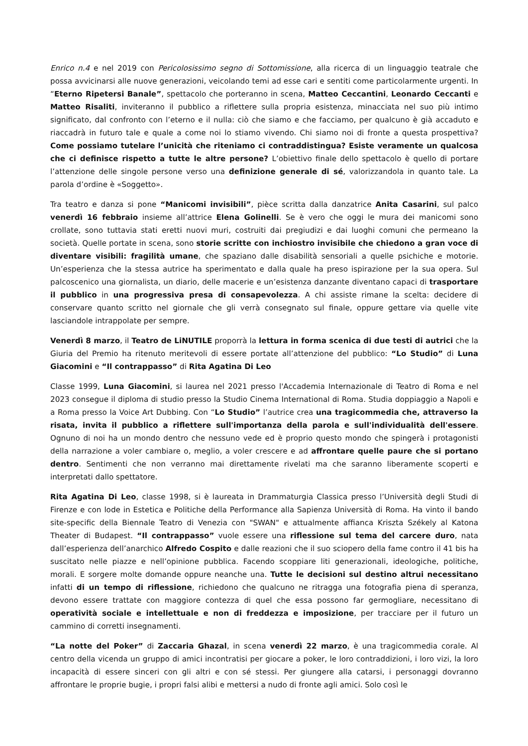Enrico n.4 e nel 2019 con Pericolosissimo segno di Sottomissione, alla ricerca di un linguaggio teatrale che possa avvicinarsi alle nuove generazioni, veicolando temi ad esse cari e sentiti come particolarmente urgenti. In “Eterno Ripetersi Banale”, spettacolo che porteranno in scena, Matteo Ceccantini, Leonardo Ceccanti e Matteo Risaliti, inviteranno il pubblico a riflettere sulla propria esistenza, minacciata nel suo più intimo significato, dal confronto con l’eterno e il nulla: ciò che siamo e che facciamo, per qualcuno è già accaduto e riaccadrà in futuro tale e quale a come noi lo stiamo vivendo. Chi siamo noi di fronte a questa prospettiva? Come possiamo tutelare l’unicità che riteniamo ci contraddistingua? Esiste veramente un qualcosa che ci definisce rispetto a tutte le altre persone? L’obiettivo finale dello spettacolo è quello di portare l’attenzione delle singole persone verso una definizione generale di sé, valorizzandola in quanto tale. La parola d’ordine è «Soggetto».
Tra teatro e danza si pone “Manicomi invisibili”, pièce scritta dalla danzatrice Anita Casarini, sul palco venerdì 16 febbraio insieme all’attrice Elena Golinelli. Se è vero che oggi le mura dei manicomi sono crollate, sono tuttavia stati eretti nuovi muri, costruiti dai pregiudizi e dai luoghi comuni che permeano la società. Quelle portate in scena, sono storie scritte con inchiostro invisibile che chiedono a gran voce di diventare visibili: fragilità umane, che spaziano dalle disabilità sensoriali a quelle psichiche e motorie. Un’esperienza che la stessa autrice ha sperimentato e dalla quale ha preso ispirazione per la sua opera. Sul palcoscenico una giornalista, un diario, delle macerie e un’esistenza danzante diventano capaci di trasportare il pubblico in una progressiva presa di consapevolezza. A chi assiste rimane la scelta: decidere di conservare quanto scritto nel giornale che gli verrà consegnato sul finale, oppure gettare via quelle vite lasciandole intrappolate per sempre.
Venerdì 8 marzo, il Teatro de LiNUTILE proporrà la lettura in forma scenica di due testi di autrici che la Giuria del Premio ha ritenuto meritevoli di essere portate all’attenzione del pubblico: “Lo Studio” di Luna Giacomini e “Il contrappasso” di Rita Agatina Di Leo
Classe 1999, Luna Giacomini, si laurea nel 2021 presso l'Accademia Internazionale di Teatro di Roma e nel 2023 consegue il diploma di studio presso la Studio Cinema International di Roma. Studia doppiaggio a Napoli e a Roma presso la Voice Art Dubbing. Con “Lo Studio” l’autrice crea una tragicommedia che, attraverso la risata, invita il pubblico a riflettere sull'importanza della parola e sull'individualità dell'essere. Ognuno di noi ha un mondo dentro che nessuno vede ed è proprio questo mondo che spingerà i protagonisti della narrazione a voler cambiare o, meglio, a voler crescere e ad affrontare quelle paure che si portano dentro. Sentimenti che non verranno mai direttamente rivelati ma che saranno liberamente scoperti e interpretati dallo spettatore.
Rita Agatina Di Leo, classe 1998, si è laureata in Drammaturgia Classica presso l’Università degli Studi di Firenze e con lode in Estetica e Politiche della Performance alla Sapienza Università di Roma. Ha vinto il bando site-specific della Biennale Teatro di Venezia con "SWAN" e attualmente affianca Kriszta Székely al Katona Theater di Budapest. “Il contrappasso” vuole essere una riflessione sul tema del carcere duro, nata dall’esperienza dell’anarchico Alfredo Cospito e dalle reazioni che il suo sciopero della fame contro il 41 bis ha suscitato nelle piazze e nell’opinione pubblica. Facendo scoppiare liti generazionali, ideologiche, politiche, morali. E sorgere molte domande oppure neanche una. Tutte le decisioni sul destino altrui necessitano infatti di un tempo di riflessione, richiedono che qualcuno ne ritragga una fotografia piena di speranza, devono essere trattate con maggiore contezza di quel che essa possono far germogliare, necessitano di operatività sociale e intellettuale e non di freddezza e imposizione, per tracciare per il futuro un cammino di corretti insegnamenti.
“La notte del Poker” di Zaccaria Ghazal, in scena venerdì 22 marzo, è una tragicommedia corale. Al centro della vicenda un gruppo di amici incontratisi per giocare a poker, le loro contraddizioni, i loro vizi, la loro incapacità di essere sinceri con gli altri e con sé stessi. Per giungere alla catarsi, i personaggi dovranno affrontare le proprie bugie, i propri falsi alibi e mettersi a nudo di fronte agli amici. Solo così le